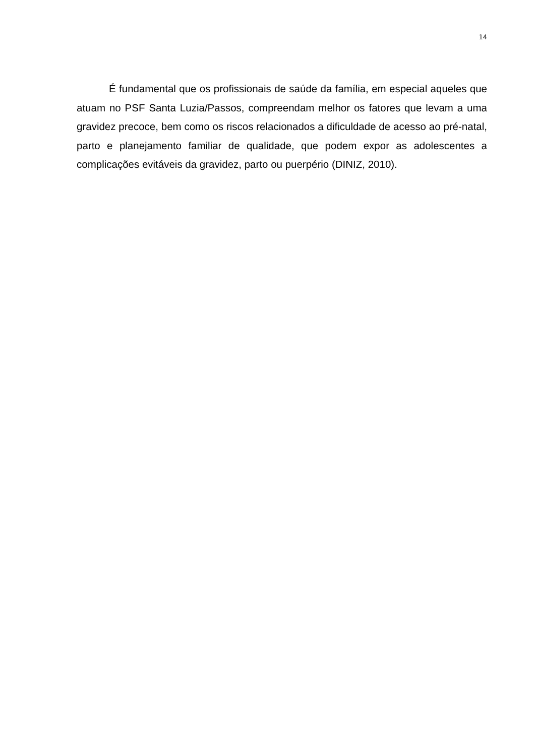14
É fundamental que os profissionais de saúde da família, em especial aqueles que atuam no PSF Santa Luzia/Passos, compreendam melhor os fatores que levam a uma gravidez precoce, bem como os riscos relacionados a dificuldade de acesso ao pré-natal, parto e planejamento familiar de qualidade, que podem expor as adolescentes a complicações evitáveis da gravidez, parto ou puerpério (DINIZ, 2010).